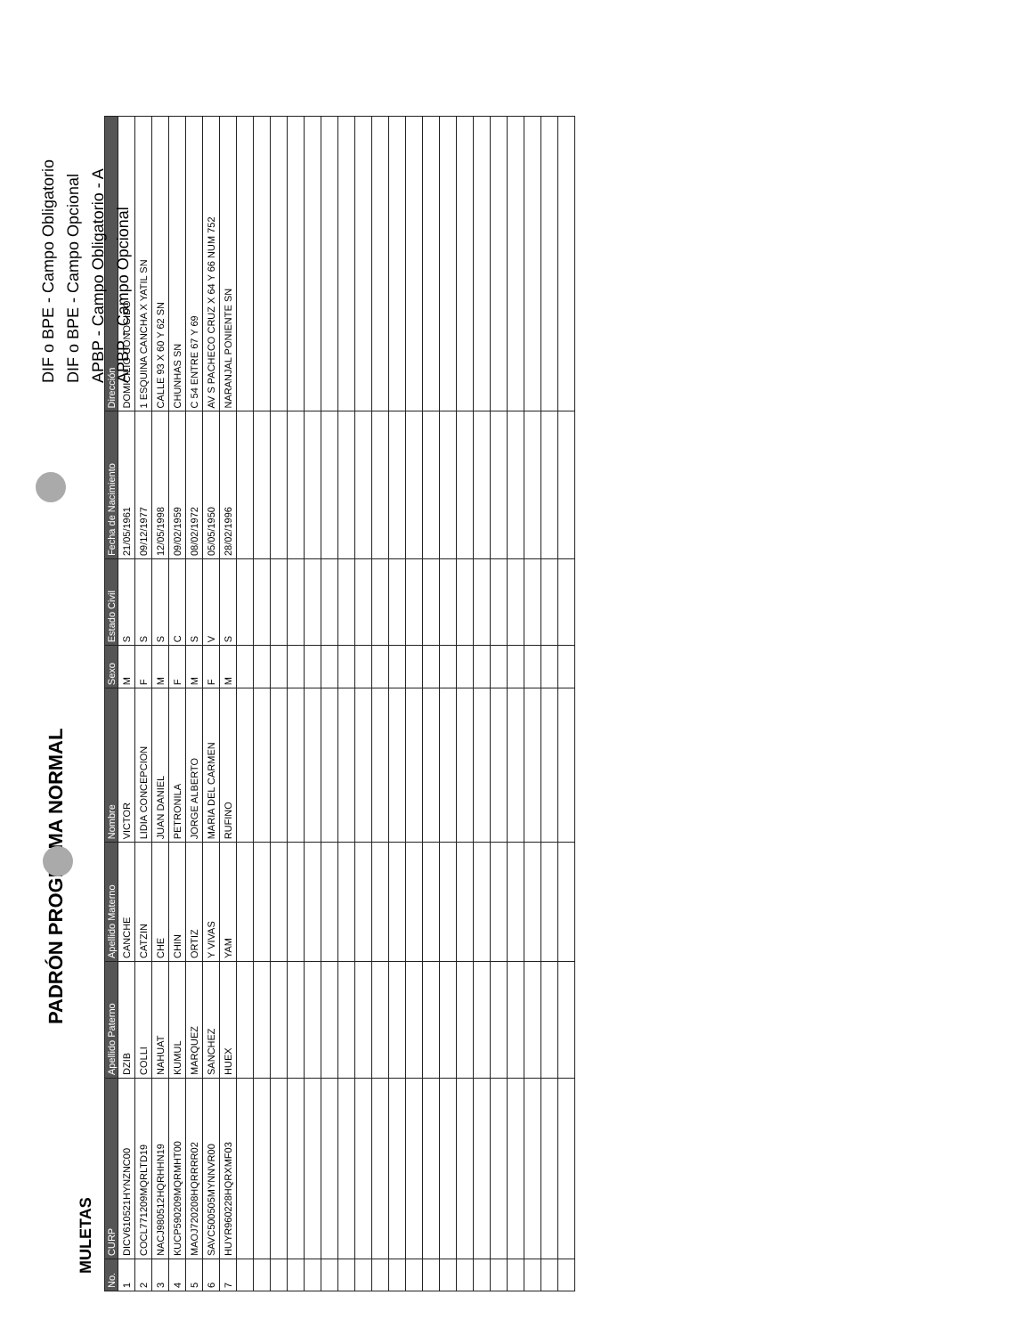DIF o BPE - Campo Obligatorio
DIF o BPE - Campo Opcional
APBP - Campo Obligatorio - A
APBP - Campo Opcional
PADRÓN PROGRAMA NORMAL
MULETAS
| No. | CURP | Apellido Paterno | Apellido Materno | Nombre | Sexo | Estado Civil | Fecha de Nacimiento | Dirección |
| --- | --- | --- | --- | --- | --- | --- | --- | --- |
| 1 | DICV610521HYNZNC00 | DZIB | CANCHE | VICTOR | M | S | 21/05/1961 | DOMICILIO CONOCIDO |
| 2 | COCL771209MQRLTD19 | COLLI | CATZIN | LIDIA CONCEPCION | F | S | 09/12/1977 | 1 ESQUINA CANCHA X YATIL SN |
| 3 | NACJ980512HQRHHN19 | NAHUAT | CHE | JUAN DANIEL | M | S | 12/05/1998 | CALLE 93 X 60 Y 62 SN |
| 4 | KUCP590209MQRMHT00 | KUMUL | CHIN | PETRONILA | F | C | 09/02/1959 | CHUNHAS SN |
| 5 | MAOJ720208HQRRRR02 | MARQUEZ | ORTIZ | JORGE ALBERTO | M | S | 08/02/1972 | C 54 ENTRE 67 Y 69 |
| 6 | SAVC500505MYNNVR00 | SANCHEZ | Y VIVAS | MARIA DEL CARMEN | F | V | 05/05/1950 | AV S PACHECO CRUZ X 64 Y 66 NUM 752 |
| 7 | HUYR960228HQRXMF03 | HUEX | YAM | RUFINO | M | S | 28/02/1996 | NARANJAL PONIENTE SN |